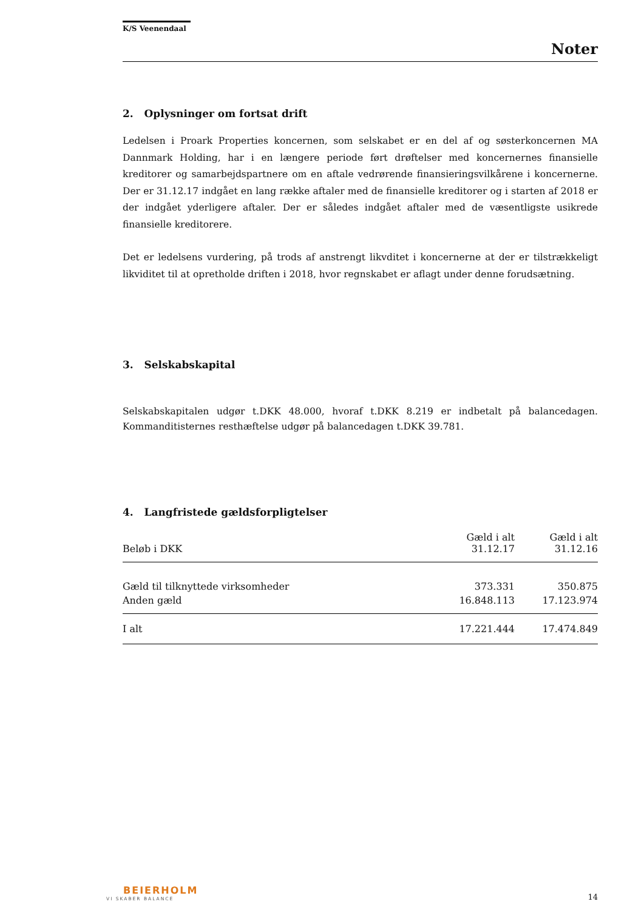K/S Veenendaal
Noter
2. Oplysninger om fortsat drift
Ledelsen i Proark Properties koncernen, som selskabet er en del af og søsterkoncernen MA Dannmark Holding, har i en længere periode ført drøftelser med koncernernes finansielle kreditorer og samarbejdspartnere om en aftale vedrørende finansieringsvilkårene i koncernerne. Der er 31.12.17 indgået en lang række aftaler med de finansielle kreditorer og i starten af 2018 er der indgået yderligere aftaler. Der er således indgået aftaler med de væsentligste usikrede finansielle kreditorere.
Det er ledelsens vurdering, på trods af anstrengt likvditet i koncernerne at der er tilstrækkeligt likviditet til at opretholde driften i 2018, hvor regnskabet er aflagt under denne forudsætning.
3. Selskabskapital
Selskabskapitalen udgør t.DKK 48.000, hvoraf t.DKK 8.219 er indbetalt på balancedagen. Kommanditisternes resthæftelse udgør på balancedagen t.DKK 39.781.
4. Langfristede gældsforpligtelser
| Beløb i DKK | Gæld i alt 31.12.17 | Gæld i alt 31.12.16 |
| --- | --- | --- |
| Gæld til tilknyttede virksomheder | 373.331 | 350.875 |
| Anden gæld | 16.848.113 | 17.123.974 |
| I alt | 17.221.444 | 17.474.849 |
BEIERHOLM
VI SKABER BALANCE
14